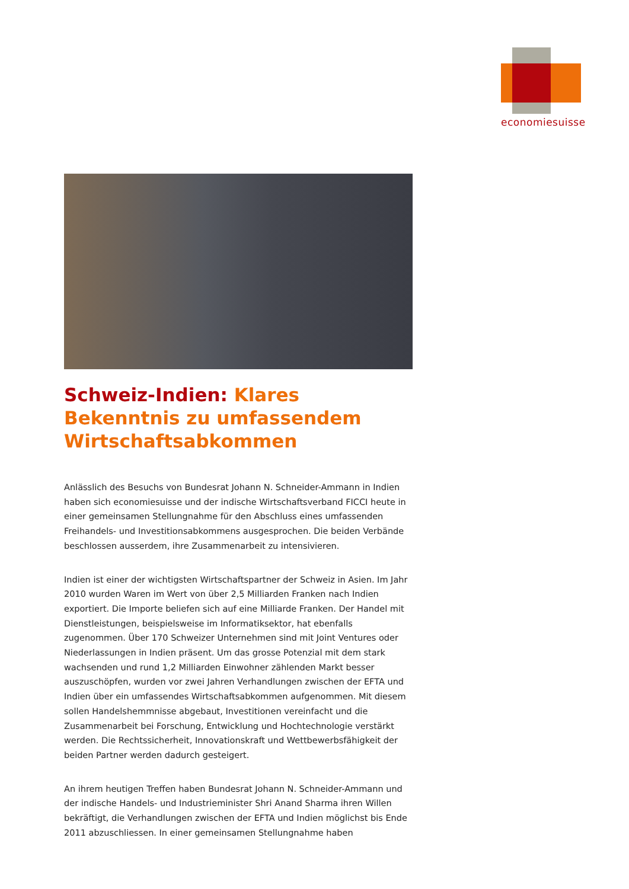economiesuisse
Schweiz-Indien: Klares Bekenntnis zu umfassendem Wirtschaftsabkommen
Anlässlich des Besuchs von Bundesrat Johann N. Schneider-Ammann in Indien haben sich economiesuisse und der indische Wirtschaftsverband FICCI heute in einer gemeinsamen Stellungnahme für den Abschluss eines umfassenden Freihandels- und Investitionsabkommens ausgesprochen. Die beiden Verbände beschlossen ausserdem, ihre Zusammenarbeit zu intensivieren.
Indien ist einer der wichtigsten Wirtschaftspartner der Schweiz in Asien. Im Jahr 2010 wurden Waren im Wert von über 2,5 Milliarden Franken nach Indien exportiert. Die Importe beliefen sich auf eine Milliarde Franken. Der Handel mit Dienstleistungen, beispielsweise im Informatiksektor, hat ebenfalls zugenommen. Über 170 Schweizer Unternehmen sind mit Joint Ventures oder Niederlassungen in Indien präsent. Um das grosse Potenzial mit dem stark wachsenden und rund 1,2 Milliarden Einwohner zählenden Markt besser auszuschöpfen, wurden vor zwei Jahren Verhandlungen zwischen der EFTA und Indien über ein umfassendes Wirtschaftsabkommen aufgenommen. Mit diesem sollen Handelshemmnisse abgebaut, Investitionen vereinfacht und die Zusammenarbeit bei Forschung, Entwicklung und Hochtechnologie verstärkt werden. Die Rechtssicherheit, Innovationskraft und Wettbewerbsfähigkeit der beiden Partner werden dadurch gesteigert.
An ihrem heutigen Treffen haben Bundesrat Johann N. Schneider-Ammann und der indische Handels- und Industrieminister Shri Anand Sharma ihren Willen bekräftigt, die Verhandlungen zwischen der EFTA und Indien möglichst bis Ende 2011 abzuschliessen. In einer gemeinsamen Stellungnahme haben